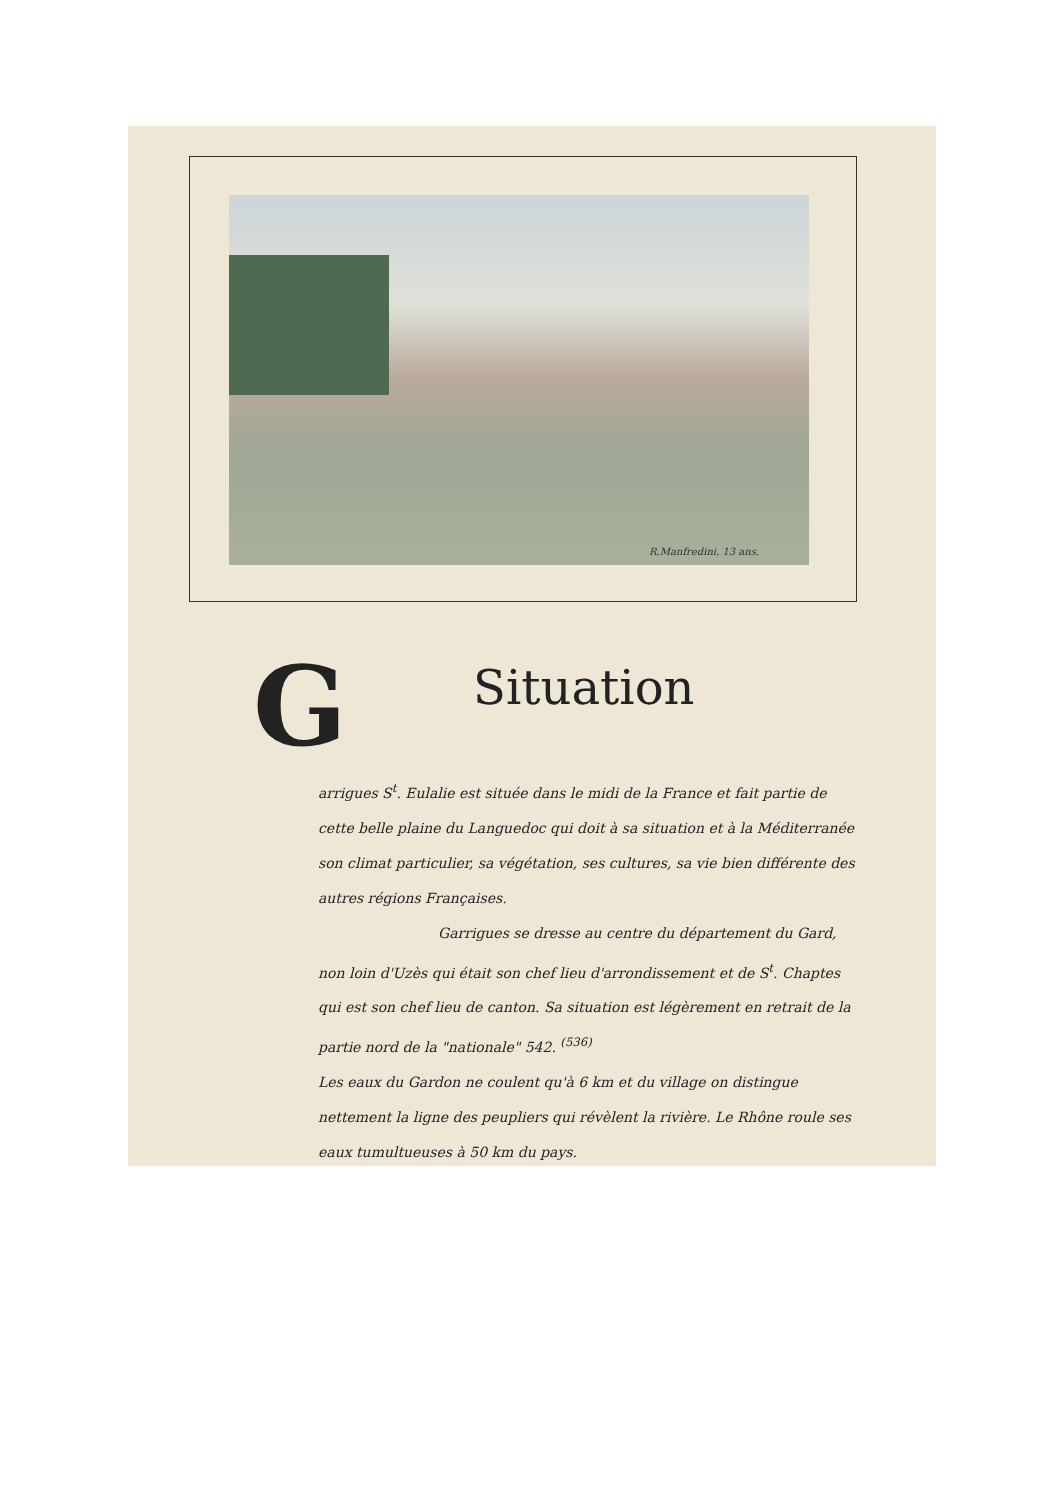R.Manfredini. 13 ans.
G
Situation
arrigues S<sup>t</sup>. Eulalie est située dans le midi de la France et fait partie de cette belle plaine du Languedoc qui doit à sa situation et à la Méditerranée son climat particulier, sa végétation, ses cultures, sa vie bien différente des autres régions Françaises.
Garrigues se dresse au centre du département du Gard, non loin d'Uzès qui était son chef lieu d'arrondissement et de S<sup>t</sup>. Chaptes qui est son chef lieu de canton. Sa situation est légèrement en retrait de la partie nord de la "nationale" 542. <sup>(536)</sup>
Les eaux du Gardon ne coulent qu'à 6 km et du village on distingue nettement la ligne des peupliers qui révèlent la rivière. Le Rhône roule ses eaux tumultueuses à 50 km du pays.